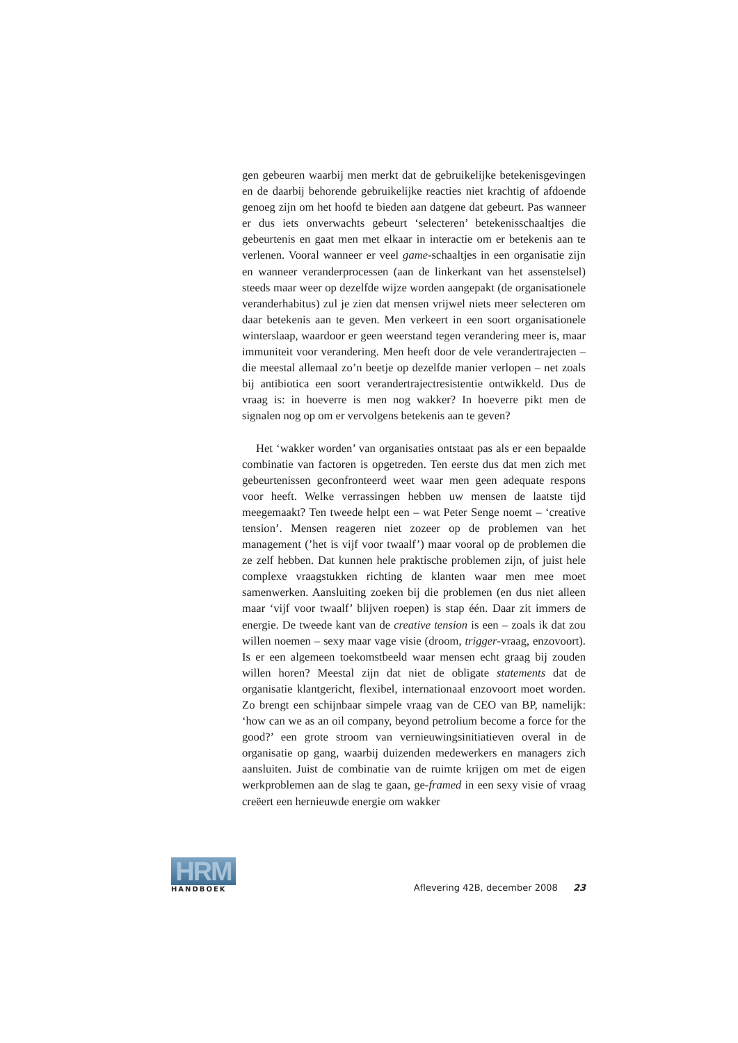gen gebeuren waarbij men merkt dat de gebruikelijke betekenisgevingen en de daarbij behorende gebruikelijke reacties niet krachtig of afdoende genoeg zijn om het hoofd te bieden aan datgene dat gebeurt. Pas wanneer er dus iets onverwachts gebeurt ‘selecteren’ betekenisschaaltjes die gebeurtenis en gaat men met elkaar in interactie om er betekenis aan te verlenen. Vooral wanneer er veel game-schaaltjes in een organisatie zijn en wanneer veranderprocessen (aan de linkerkant van het assenstelsel) steeds maar weer op dezelfde wijze worden aangepakt (de organisationele veranderhabitus) zul je zien dat mensen vrijwel niets meer selecteren om daar betekenis aan te geven. Men verkeert in een soort organisationele winterslaap, waardoor er geen weerstand tegen verandering meer is, maar immuniteit voor verandering. Men heeft door de vele verandertrajecten – die meestal allemaal zo’n beetje op dezelfde manier verlopen – net zoals bij antibiotica een soort verandertrajectresistentie ontwikkeld. Dus de vraag is: in hoeverre is men nog wakker? In hoeverre pikt men de signalen nog op om er vervolgens betekenis aan te geven?
Het ‘wakker worden’ van organisaties ontstaat pas als er een bepaalde combinatie van factoren is opgetreden. Ten eerste dus dat men zich met gebeurtenissen geconfronteerd weet waar men geen adequate respons voor heeft. Welke verrassingen hebben uw mensen de laatste tijd meegemaakt? Ten tweede helpt een – wat Peter Senge noemt – ‘creative tension’. Mensen reageren niet zozeer op de problemen van het management (’het is vijf voor twaalf’) maar vooral op de problemen die ze zelf hebben. Dat kunnen hele praktische problemen zijn, of juist hele complexe vraagstukken richting de klanten waar men mee moet samenwerken. Aansluiting zoeken bij die problemen (en dus niet alleen maar ‘vijf voor twaalf’ blijven roepen) is stap één. Daar zit immers de energie. De tweede kant van de creative tension is een – zoals ik dat zou willen noemen – sexy maar vage visie (droom, trigger-vraag, enzovoort). Is er een algemeen toekomstbeeld waar mensen echt graag bij zouden willen horen? Meestal zijn dat niet de obligate statements dat de organisatie klantgericht, flexibel, internationaal enzovoort moet worden. Zo brengt een schijnbaar simpele vraag van de CEO van BP, namelijk: ‘how can we as an oil company, beyond petrolium become a force for the good?’ een grote stroom van vernieuwingsinitiatieven overal in de organisatie op gang, waarbij duizenden medewerkers en managers zich aansluiten. Juist de combinatie van de ruimte krijgen om met de eigen werkproblemen aan de slag te gaan, ge-framed in een sexy visie of vraag creëert een hernieuwde energie om wakker
HRM
HANDBOEK
Aflevering 42B, december 2008 23